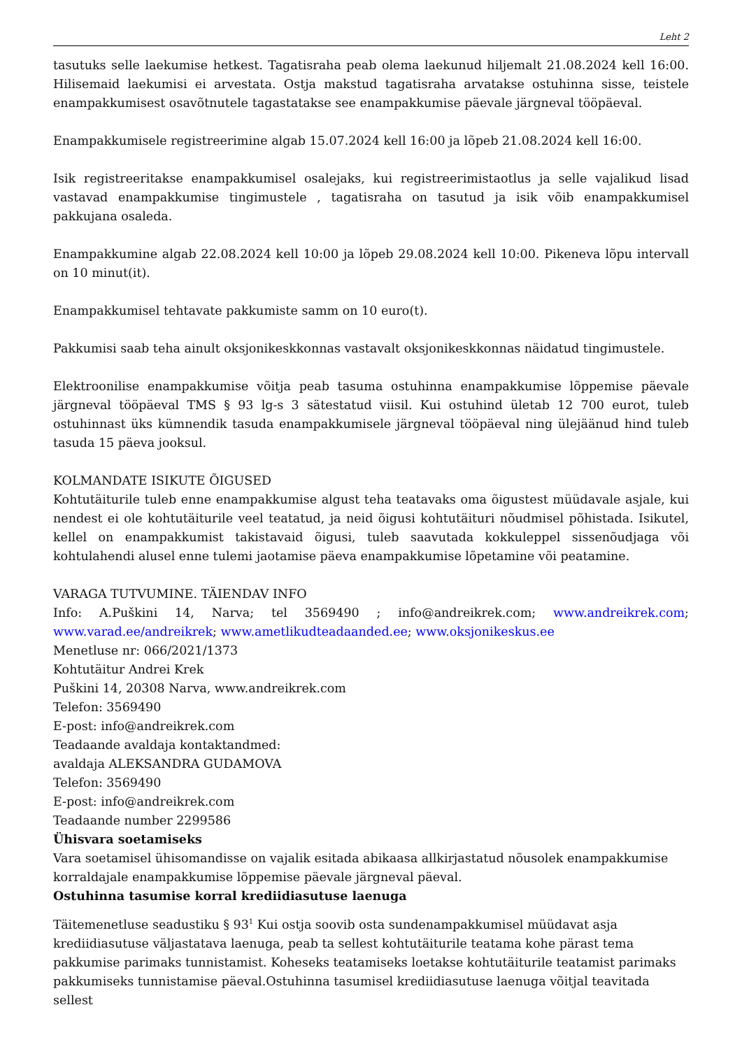Leht 2
tasutuks selle laekumise hetkest. Tagatisraha peab olema laekunud hiljemalt 21.08.2024 kell 16:00. Hilisemaid laekumisi ei arvestata. Ostja makstud tagatisraha arvatakse ostuhinna sisse, teistele enampakkumisest osavõtnutele tagastatakse see enampakkumise päevale järgneval tööpäeval.
Enampakkumisele registreerimine algab 15.07.2024 kell 16:00 ja lõpeb 21.08.2024 kell 16:00.
Isik registreeritakse enampakkumisel osalejaks, kui registreerimistaotlus ja selle vajalikud lisad vastavad enampakkumise tingimustele , tagatisraha on tasutud ja isik võib enampakkumisel pakkujana osaleda.
Enampakkumine algab 22.08.2024 kell 10:00 ja lõpeb 29.08.2024 kell 10:00. Pikeneva lõpu intervall on 10 minut(it).
Enampakkumisel tehtavate pakkumiste samm on 10 euro(t).
Pakkumisi saab teha ainult oksjonikeskkonnas vastavalt oksjonikeskkonnas näidatud tingimustele.
Elektroonilise enampakkumise võitja peab tasuma ostuhinna enampakkumise lõppemise päevale järgneval tööpäeval TMS § 93 lg-s 3 sätestatud viisil. Kui ostuhind ületab 12 700 eurot, tuleb ostuhinnast üks kümnendik tasuda enampakkumisele järgneval tööpäeval ning ülejäänud hind tuleb tasuda 15 päeva jooksul.
KOLMANDATE ISIKUTE ÕIGUSED
Kohtutäiturile tuleb enne enampakkumise algust teha teatavaks oma õigustest müüdavale asjale, kui nendest ei ole kohtutäiturile veel teatatud, ja neid õigusi kohtutäituri nõudmisel põhistada. Isikutel, kellel on enampakkumist takistavaid õigusi, tuleb saavutada kokkuleppel sissenõudjaga või kohtulahendi alusel enne tulemi jaotamise päeva enampakkumise lõpetamine või peatamine.
VARAGA TUTVUMINE. TÄIENDAV INFO
Info: A.Puškini 14, Narva; tel 3569490 ; info@andreikrek.com; www.andreikrek.com; www.varad.ee/andreikrek; www.ametlikudteadaanded.ee; www.oksjonikeskus.ee
Menetluse nr: 066/2021/1373
Kohtutäitur Andrei Krek
Puškini 14, 20308 Narva, www.andreikrek.com
Telefon: 3569490
E-post: info@andreikrek.com
Teadaande avaldaja kontaktandmed:
avaldaja ALEKSANDRA GUDAMOVA
Telefon: 3569490
E-post: info@andreikrek.com
Teadaande number 2299586
Ühisvara soetamiseks
Vara soetamisel ühisomandisse on vajalik esitada abikaasa allkirjastatud nõusolek enampakkumise korraldajale enampakkumise lõppemise päevale järgneval päeval.
Ostuhinna tasumise korral krediidiasutuse laenuga
Täitemenetluse seadustiku § 93<sup>1</sup> Kui ostja soovib osta sundenampakkumisel müüdavat asja krediidiasutuse väljastatava laenuga, peab ta sellest kohtutäiturile teatama kohe pärast tema pakkumise parimaks tunnistamist. Koheseks teatamiseks loetakse kohtutäiturile teatamist parimaks pakkumiseks tunnistamise päeval.Ostuhinna tasumisel krediidiasutuse laenuga võitjal teavitada sellest